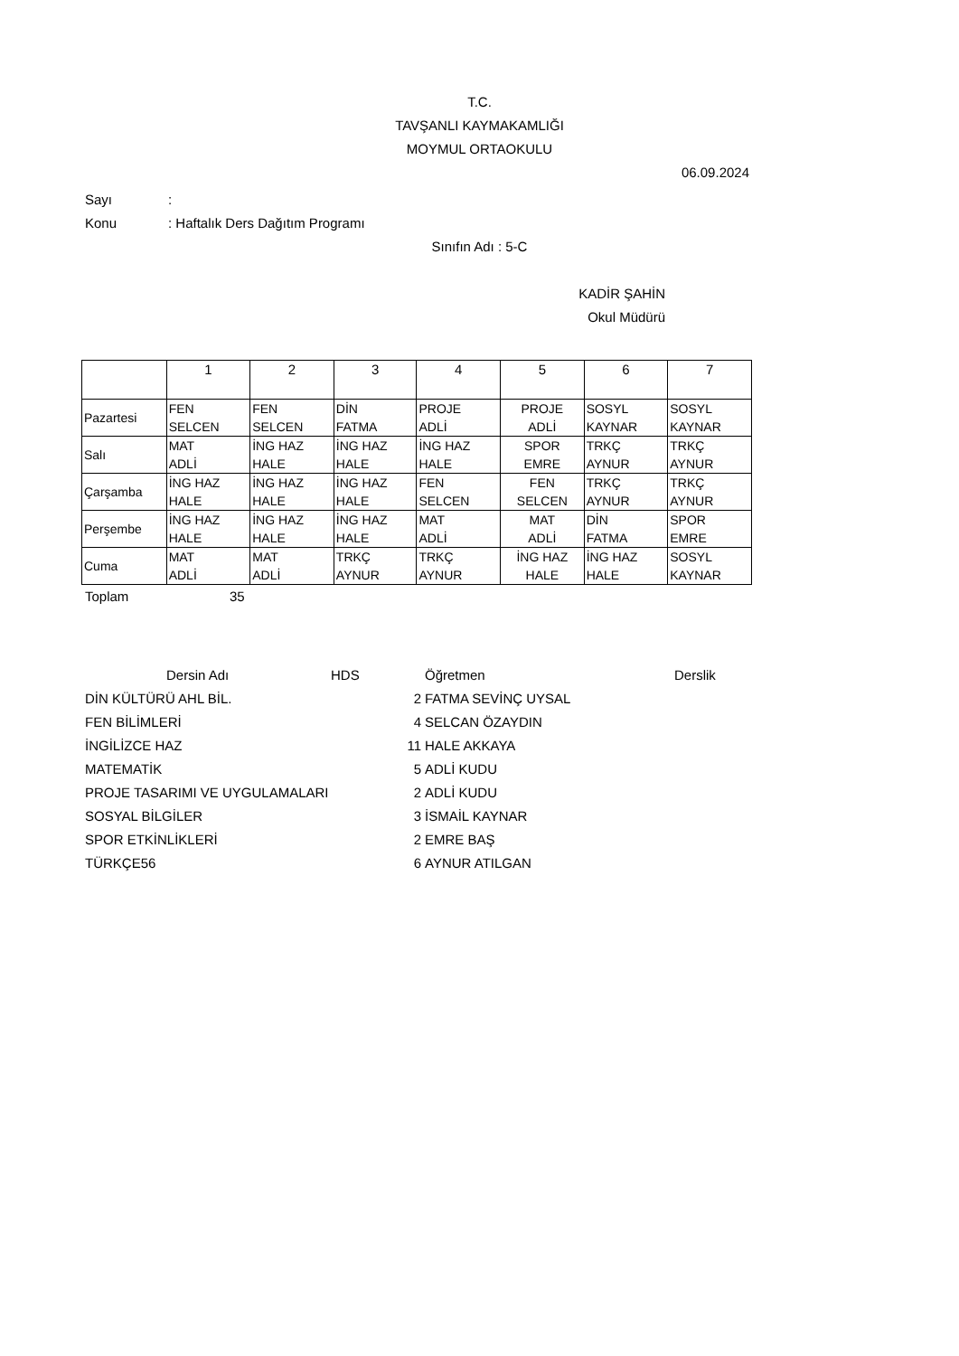T.C.
TAVŞANLI KAYMAKAMLIĞI
MOYMUL ORTAOKULU
06.09.2024
Sayı:
Konu: Haftalık Ders Dağıtım Programı
Sınıfın Adı : 5-C
KADİR ŞAHİN
Okul Müdürü
| | 1 | 2 | 3 | 4 | 5 | 6 | 7 |
| Pazartesi | FEN SELCEN | FEN SELCEN | DİN FATMA | PROJE ADLİ | PROJE ADLİ | SOSYL KAYNAR | SOSYL KAYNAR |
| Salı | MAT ADLİ | İNG HAZ HALE | İNG HAZ HALE | İNG HAZ HALE | SPOR EMRE | TRKÇ AYNUR | TRKÇ AYNUR |
| Çarşamba | İNG HAZ HALE | İNG HAZ HALE | İNG HAZ HALE | FEN SELCEN | FEN SELCEN | TRKÇ AYNUR | TRKÇ AYNUR |
| Perşembe | İNG HAZ HALE | İNG HAZ HALE | İNG HAZ HALE | MAT ADLİ | MAT ADLİ | DİN FATMA | SPOR EMRE |
| Cuma | MAT ADLİ | MAT ADLİ | TRKÇ AYNUR | TRKÇ AYNUR | İNG HAZ HALE | İNG HAZ HALE | SOSYL KAYNAR |
Toplam 35
| Dersin Adı | HDS | Öğretmen | Derslik |
| --- | --- | --- | --- |
| DİN KÜLTÜRÜ AHL BİL. 2 | | FATMA SEVİNÇ UYSAL | |
| FEN BİLİMLERİ 4 | | SELCAN ÖZAYDIN | |
| İNGİLİZCE HAZ 11 | | HALE AKKAYA | |
| MATEMATİK 5 | | ADLİ KUDU | |
| PROJE TASARIMI VE UYGULAMALARI 2 | | ADLİ KUDU | |
| SOSYAL BİLGİLER 3 | | İSMAİL KAYNAR | |
| SPOR ETKİNLİKLERİ 2 | | EMRE BAŞ | |
| TÜRKÇE56 6 | | AYNUR ATILGAN | |